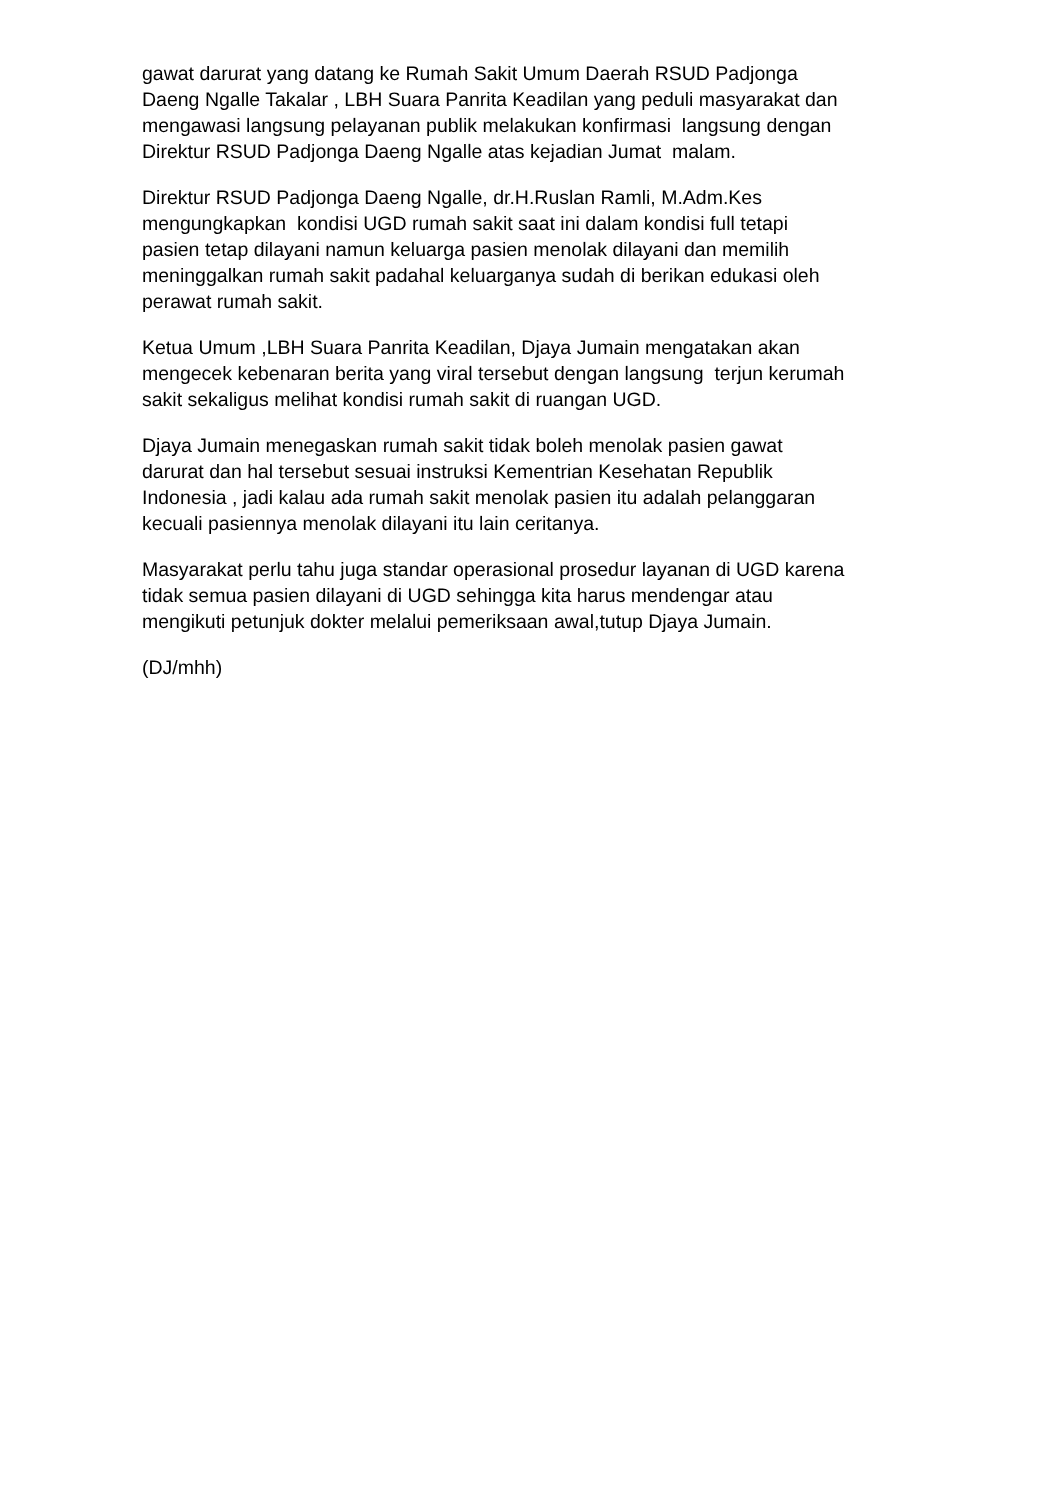gawat darurat yang datang ke Rumah Sakit Umum Daerah RSUD Padjonga Daeng Ngalle Takalar , LBH Suara Panrita Keadilan yang peduli masyarakat dan mengawasi langsung pelayanan publik melakukan konfirmasi langsung dengan Direktur RSUD Padjonga Daeng Ngalle atas kejadian Jumat malam.
Direktur RSUD Padjonga Daeng Ngalle, dr.H.Ruslan Ramli, M.Adm.Kes mengungkapkan kondisi UGD rumah sakit saat ini dalam kondisi full tetapi pasien tetap dilayani namun keluarga pasien menolak dilayani dan memilih meninggalkan rumah sakit padahal keluarganya sudah di berikan edukasi oleh perawat rumah sakit.
Ketua Umum ,LBH Suara Panrita Keadilan, Djaya Jumain mengatakan akan mengecek kebenaran berita yang viral tersebut dengan langsung terjun kerumah sakit sekaligus melihat kondisi rumah sakit di ruangan UGD.
Djaya Jumain menegaskan rumah sakit tidak boleh menolak pasien gawat darurat dan hal tersebut sesuai instruksi Kementrian Kesehatan Republik Indonesia , jadi kalau ada rumah sakit menolak pasien itu adalah pelanggaran kecuali pasiennya menolak dilayani itu lain ceritanya.
Masyarakat perlu tahu juga standar operasional prosedur layanan di UGD karena tidak semua pasien dilayani di UGD sehingga kita harus mendengar atau mengikuti petunjuk dokter melalui pemeriksaan awal,tutup Djaya Jumain.
(DJ/mhh)